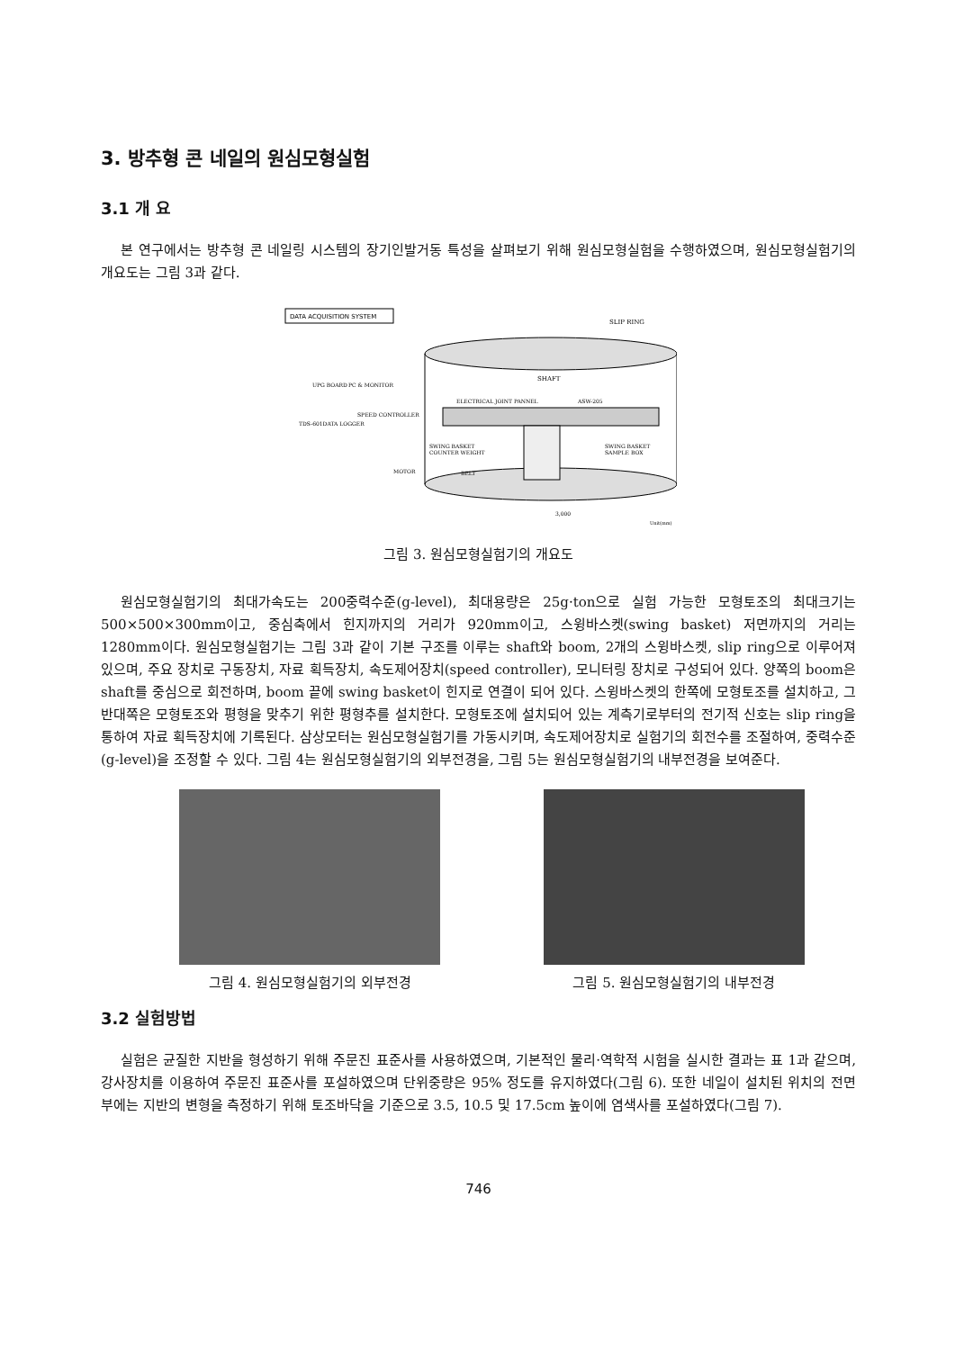3. 방추형 콘 네일의 원심모형실험
3.1 개 요
본 연구에서는 방추형 콘 네일링 시스템의 장기인발거동 특성을 살펴보기 위해 원심모형실험을 수행하였으며, 원심모형실험기의 개요도는 그림 3과 같다.
DATA ACQUISITION SYSTEM
SLIP RING
SHAFT
ELECTRICAL JOINT PANNEL
ASW-205
SWING BASKET
COUNTER WEIGHT
SWING BASKET
SAMPLE BOX
BELT
MOTOR
UPG BOARD
PC & MONITOR
SPEED CONTROLLER
TDS-601DATA LOGGER
3,000
Unit(mm)
그림 3. 원심모형실험기의 개요도
원심모형실험기의 최대가속도는 200중력수준(g-level), 최대용량은 25g·ton으로 실험 가능한 모형토조의 최대크기는 500×500×300mm이고, 중심축에서 힌지까지의 거리가 920mm이고, 스윙바스켓(swing basket) 저면까지의 거리는 1280mm이다. 원심모형실험기는 그림 3과 같이 기본 구조를 이루는 shaft와 boom, 2개의 스윙바스켓, slip ring으로 이루어져 있으며, 주요 장치로 구동장치, 자료 획득장치, 속도제어장치(speed controller), 모니터링 장치로 구성되어 있다. 양쪽의 boom은 shaft를 중심으로 회전하며, boom 끝에 swing basket이 힌지로 연결이 되어 있다. 스윙바스켓의 한쪽에 모형토조를 설치하고, 그 반대쪽은 모형토조와 평형을 맞추기 위한 평형추를 설치한다. 모형토조에 설치되어 있는 계측기로부터의 전기적 신호는 slip ring을 통하여 자료 획득장치에 기록된다. 삼상모터는 원심모형실험기를 가동시키며, 속도제어장치로 실험기의 회전수를 조절하여, 중력수준(g-level)을 조정할 수 있다. 그림 4는 원심모형실험기의 외부전경을, 그림 5는 원심모형실험기의 내부전경을 보여준다.
그림 4. 원심모형실험기의 외부전경 그림 5. 원심모형실험기의 내부전경
3.2 실험방법
실험은 균질한 지반을 형성하기 위해 주문진 표준사를 사용하였으며, 기본적인 물리·역학적 시험을 실시한 결과는 표 1과 같으며, 강사장치를 이용하여 주문진 표준사를 포설하였으며 단위중량은 95% 정도를 유지하였다(그림 6). 또한 네일이 설치된 위치의 전면부에는 지반의 변형을 측정하기 위해 토조바닥을 기준으로 3.5, 10.5 및 17.5cm 높이에 염색사를 포설하였다(그림 7).
746